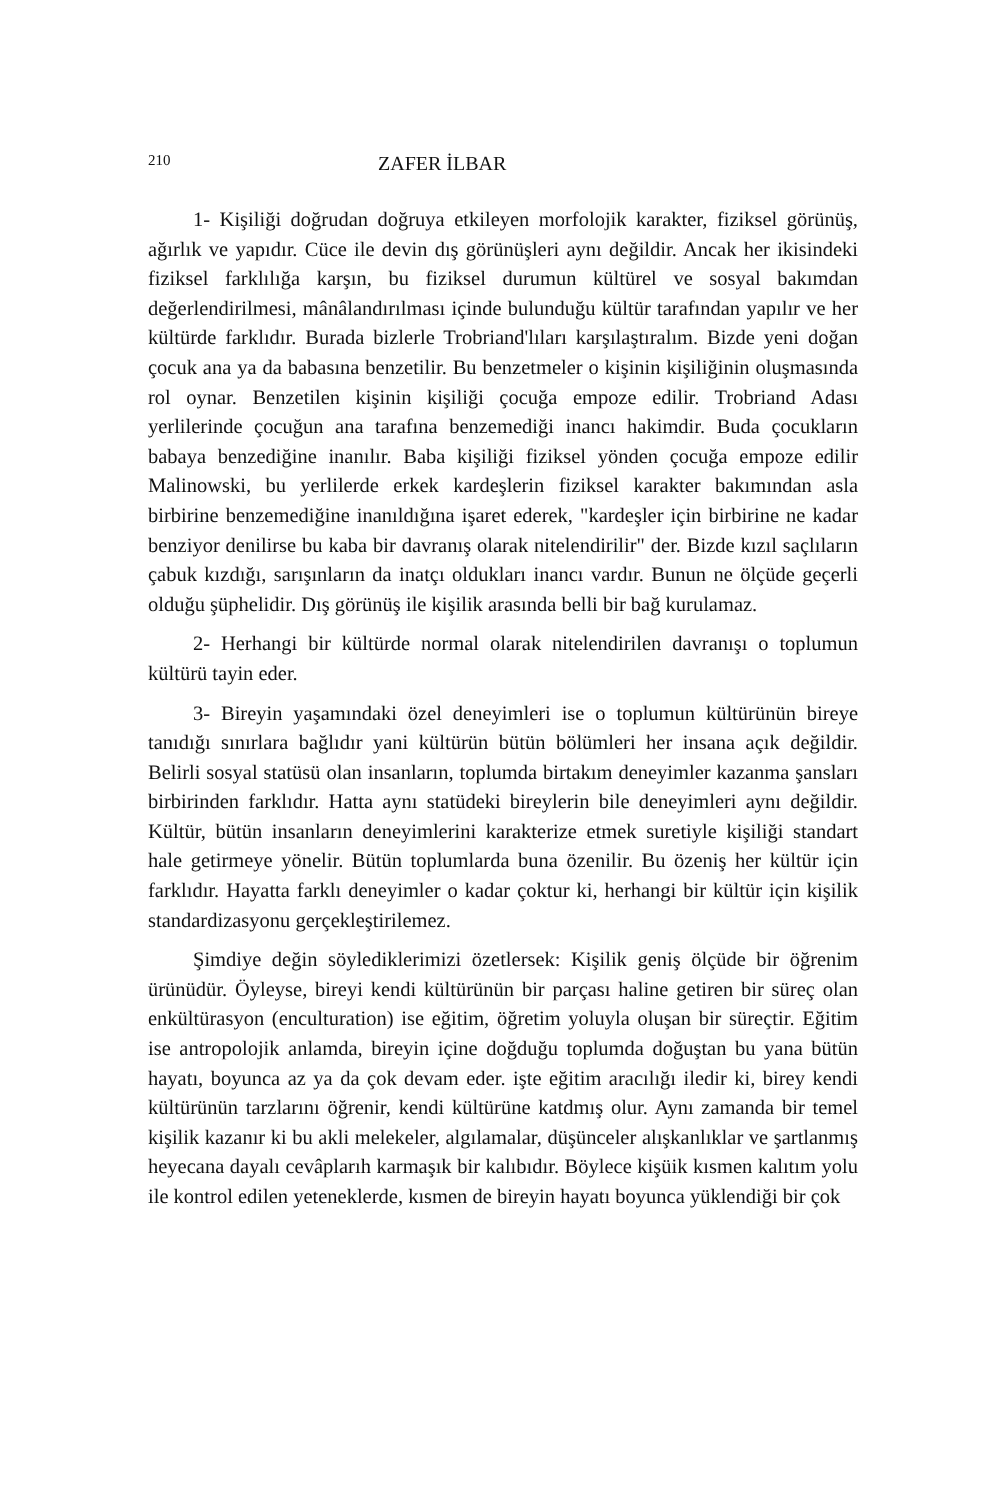210 ZAFER İLBAR
1- Kişiliği doğrudan doğruya etkileyen morfolojik karakter, fiziksel görünüş, ağırlık ve yapıdır. Cüce ile devin dış görünüşleri aynı değildir. Ancak her ikisindeki fiziksel farklılığa karşın, bu fiziksel durumun kültürel ve sosyal bakımdan değerlendirilmesi, mânâlandırılması içinde bulunduğu kültür tarafından yapılır ve her kültürde farklıdır. Burada bizlerle Trobriand'lıları karşılaştıralım. Bizde yeni doğan çocuk ana ya da babasına benzetilir. Bu benzetmeler o kişinin kişiliğinin oluşmasında rol oynar. Benzetilen kişinin kişiliği çocuğa empoze edilir. Trobriand Adası yerlilerinde çocuğun ana tarafına benzemediği inancı hakimdir. Buda çocukların babaya benzediğine inanılır. Baba kişiliği fiziksel yönden çocuğa empoze edilir Malinowski, bu yerlilerde erkek kardeşlerin fiziksel karakter bakımından asla birbirine benzemediğine inanıldığına işaret ederek, "kardeşler için birbirine ne kadar benziyor denilirse bu kaba bir davranış olarak nitelendirilir" der. Bizde kızıl saçlıların çabuk kızdığı, sarışınların da inatçı oldukları inancı vardır. Bunun ne ölçüde geçerli olduğu şüphelidir. Dış görünüş ile kişilik arasında belli bir bağ kurulamaz.
2- Herhangi bir kültürde normal olarak nitelendirilen davranışı o toplumun kültürü tayin eder.
3- Bireyin yaşamındaki özel deneyimleri ise o toplumun kültürünün bireye tanıdığı sınırlara bağlıdır yani kültürün bütün bölümleri her insana açık değildir. Belirli sosyal statüsü olan insanların, toplumda birtakım deneyimler kazanma şansları birbirinden farklıdır. Hatta aynı statüdeki bireylerin bile deneyimleri aynı değildir. Kültür, bütün insanların deneyimlerini karakterize etmek suretiyle kişiliği standart hale getirmeye yönelir. Bütün toplumlarda buna özenilir. Bu özeniş her kültür için farklıdır. Hayatta farklı deneyimler o kadar çoktur ki, herhangi bir kültür için kişilik standardizasyonu gerçekleştirilemez.
Şimdiye değin söylediklerimizi özetlersek: Kişilik geniş ölçüde bir öğrenim ürünüdür. Öyleyse, bireyi kendi kültürünün bir parçası haline getiren bir süreç olan enkültürasyon (enculturation) ise eğitim, öğretim yoluyla oluşan bir süreçtir. Eğitim ise antropolojik anlamda, bireyin içine doğduğu toplumda doğuştan bu yana bütün hayatı, boyunca az ya da çok devam eder. işte eğitim aracılığı iledir ki, birey kendi kültürünün tarzlarını öğrenir, kendi kültürüne katdmış olur. Aynı zamanda bir temel kişilik kazanır ki bu akli melekeler, algılamalar, düşünceler alışkanlıklar ve şartlanmış heyecana dayalı cevâplarıh karmaşık bir kalıbıdır. Böylece kişüik kısmen kalıtım yolu ile kontrol edilen yeteneklerde, kısmen de bireyin hayatı boyunca yüklendiği bir çok